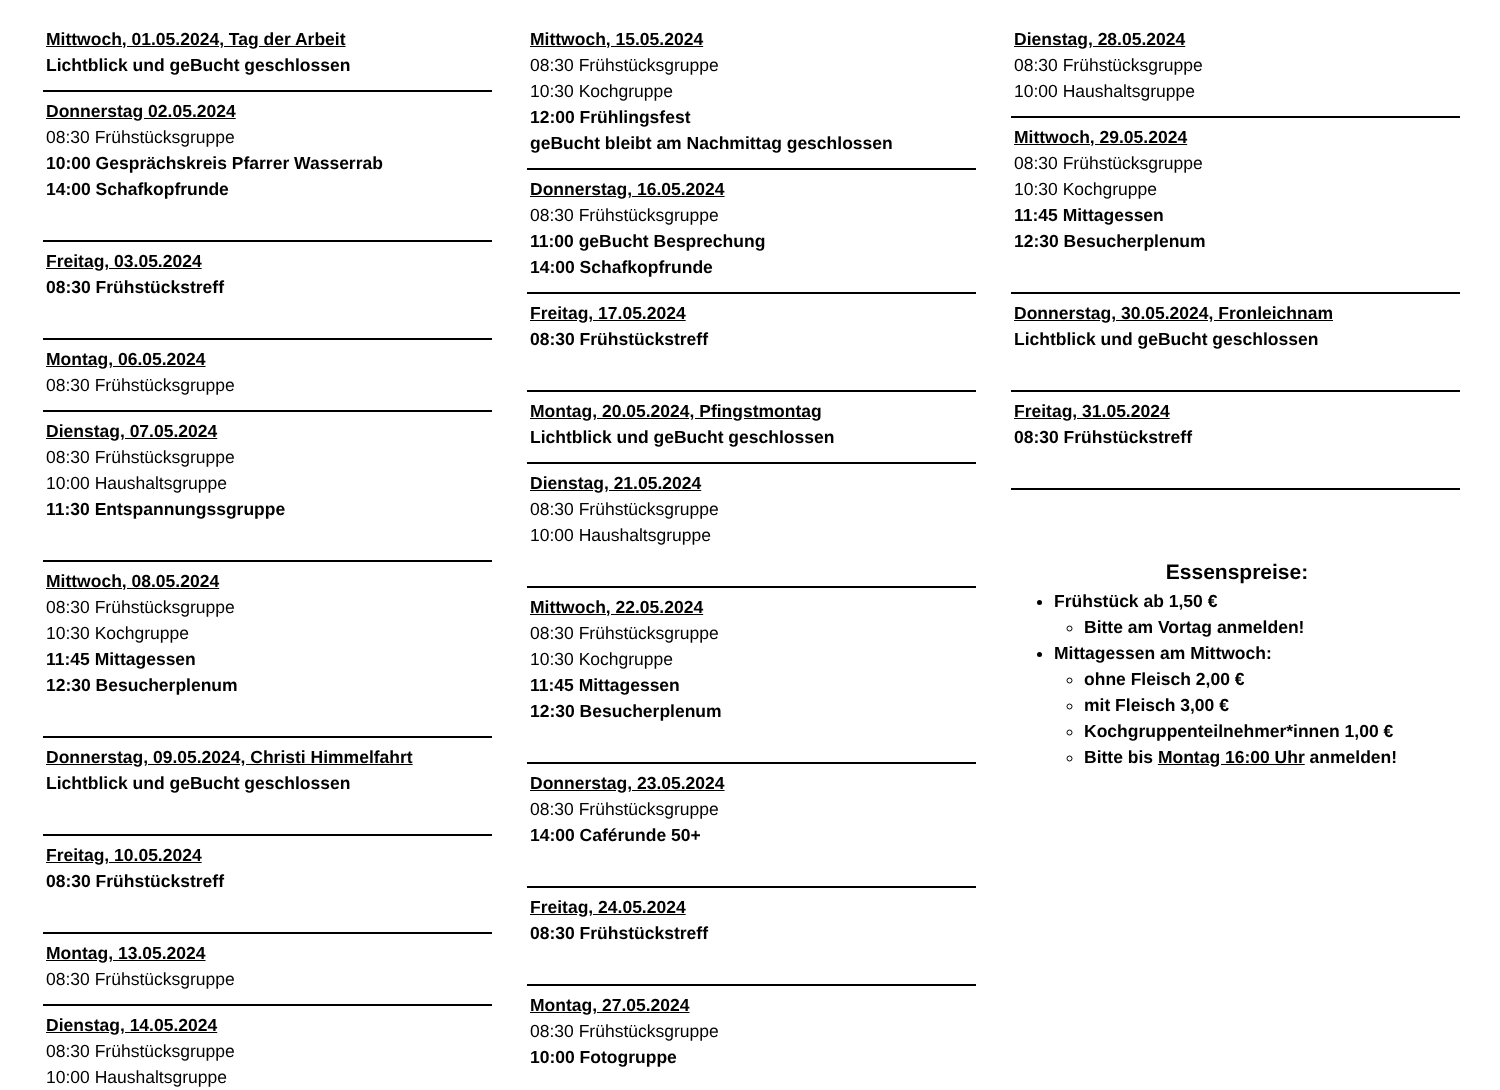Mittwoch, 01.05.2024, Tag der Arbeit
Lichtblick und geBucht geschlossen
Donnerstag 02.05.2024
08:30 Frühstücksgruppe
10:00 Gesprächskreis Pfarrer Wasserrab
14:00 Schafkopfrunde
Freitag, 03.05.2024
08:30 Frühstückstreff
Montag, 06.05.2024
08:30 Frühstücksgruppe
Dienstag, 07.05.2024
08:30 Frühstücksgruppe
10:00 Haushaltsgruppe
11:30 Entspannungssgruppe
Mittwoch, 08.05.2024
08:30 Frühstücksgruppe
10:30 Kochgruppe
11:45 Mittagessen
12:30 Besucherplenum
Donnerstag, 09.05.2024, Christi Himmelfahrt
Lichtblick und geBucht geschlossen
Freitag, 10.05.2024
08:30 Frühstückstreff
Montag, 13.05.2024
08:30 Frühstücksgruppe
Dienstag, 14.05.2024
08:30 Frühstücksgruppe
10:00 Haushaltsgruppe
Mittwoch, 15.05.2024
08:30 Frühstücksgruppe
10:30 Kochgruppe
12:00 Frühlingsfest
geBucht bleibt am Nachmittag geschlossen
Donnerstag, 16.05.2024
08:30 Frühstücksgruppe
11:00 geBucht Besprechung
14:00 Schafkopfrunde
Freitag, 17.05.2024
08:30 Frühstückstreff
Montag, 20.05.2024, Pfingstmontag
Lichtblick und geBucht geschlossen
Dienstag, 21.05.2024
08:30 Frühstücksgruppe
10:00 Haushaltsgruppe
Mittwoch, 22.05.2024
08:30 Frühstücksgruppe
10:30 Kochgruppe
11:45 Mittagessen
12:30 Besucherplenum
Donnerstag, 23.05.2024
08:30 Frühstücksgruppe
14:00 Caférunde 50+
Freitag, 24.05.2024
08:30 Frühstückstreff
Montag, 27.05.2024
08:30 Frühstücksgruppe
10:00 Fotogruppe
Dienstag, 28.05.2024
08:30 Frühstücksgruppe
10:00 Haushaltsgruppe
Mittwoch, 29.05.2024
08:30 Frühstücksgruppe
10:30 Kochgruppe
11:45 Mittagessen
12:30 Besucherplenum
Donnerstag, 30.05.2024, Fronleichnam
Lichtblick und geBucht geschlossen
Freitag, 31.05.2024
08:30 Frühstückstreff
Essenspreise:
Frühstück ab 1,50 €
Bitte am Vortag anmelden!
Mittagessen am Mittwoch:
ohne Fleisch 2,00 €
mit Fleisch 3,00 €
Kochgruppenteilnehmer*innen 1,00 €
Bitte bis Montag 16:00 Uhr anmelden!